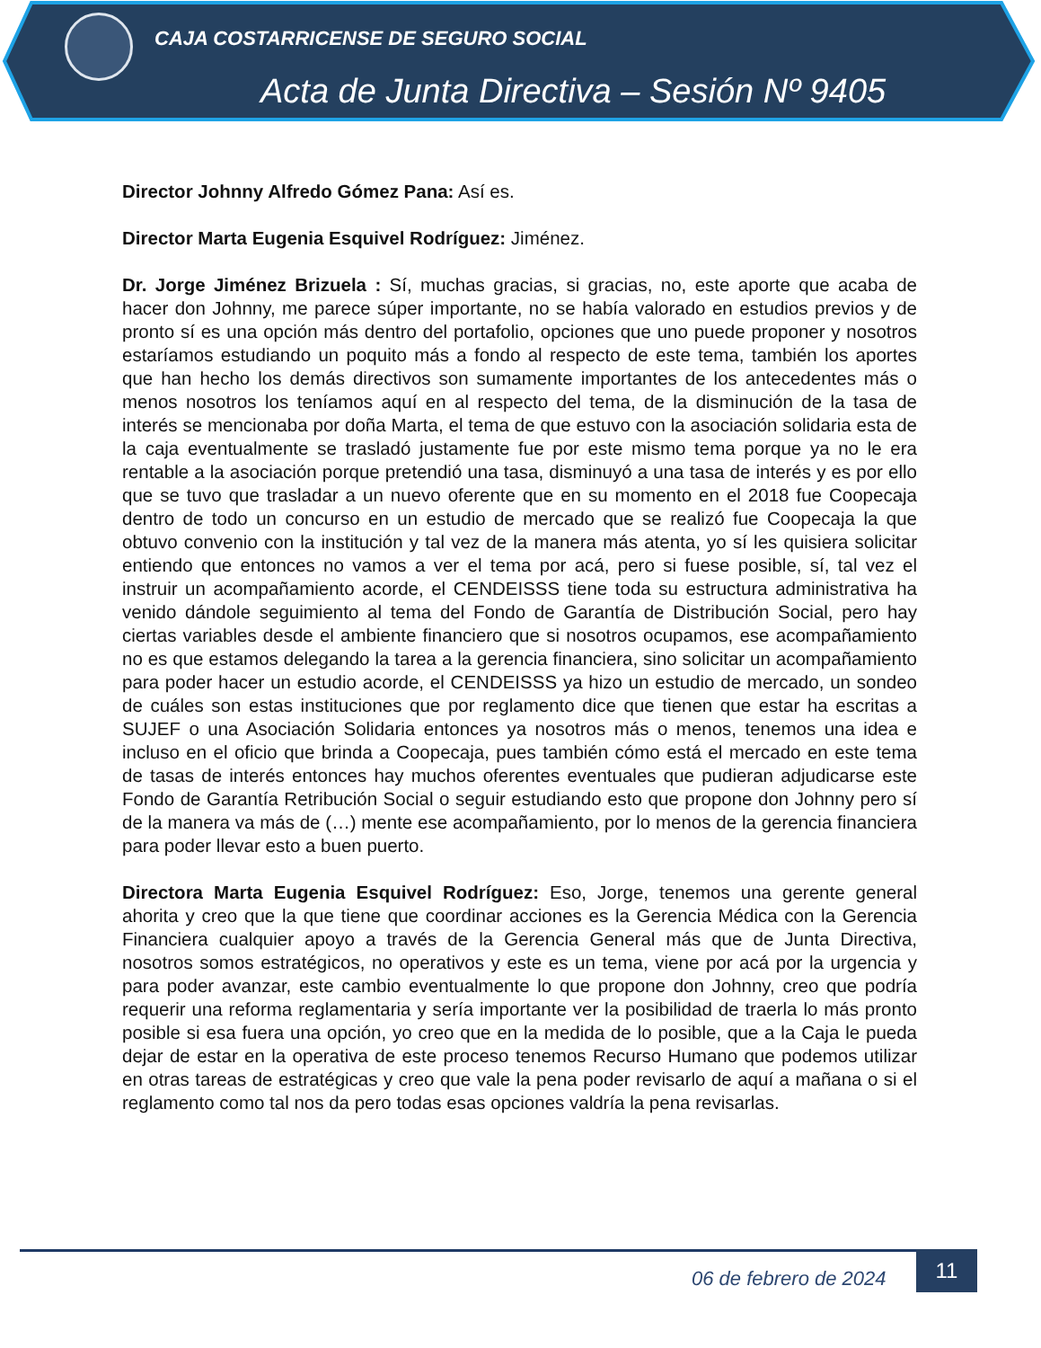CAJA COSTARRICENSE DE SEGURO SOCIAL
Acta de Junta Directiva – Sesión Nº 9405
Director Johnny Alfredo Gómez Pana: Así es.
Director Marta Eugenia Esquivel Rodríguez: Jiménez.
Dr. Jorge Jiménez Brizuela : Sí, muchas gracias, si gracias, no, este aporte que acaba de hacer don Johnny, me parece súper importante, no se había valorado en estudios previos y de pronto sí es una opción más dentro del portafolio, opciones que uno puede proponer y nosotros estaríamos estudiando un poquito más a fondo al respecto de este tema, también los aportes que han hecho los demás directivos son sumamente importantes de los antecedentes más o menos nosotros los teníamos aquí en al respecto del tema, de la disminución de la tasa de interés se mencionaba por doña Marta, el tema de que estuvo con la asociación solidaria esta de la caja eventualmente se trasladó justamente fue por este mismo tema porque ya no le era rentable a la asociación porque pretendió una tasa, disminuyó a una tasa de interés y es por ello que se tuvo que trasladar a un nuevo oferente que en su momento en el 2018 fue Coopecaja dentro de todo un concurso en un estudio de mercado que se realizó fue Coopecaja la que obtuvo convenio con la institución y tal vez de la manera más atenta, yo sí les quisiera solicitar entiendo que entonces no vamos a ver el tema por acá, pero si fuese posible, sí, tal vez el instruir un acompañamiento acorde, el CENDEISSS tiene toda su estructura administrativa ha venido dándole seguimiento al tema del Fondo de Garantía de Distribución Social, pero hay ciertas variables desde el ambiente financiero que si nosotros ocupamos, ese acompañamiento no es que estamos delegando la tarea a la gerencia financiera, sino solicitar un acompañamiento para poder hacer un estudio acorde, el CENDEISSS ya hizo un estudio de mercado, un sondeo de cuáles son estas instituciones que por reglamento dice que tienen que estar ha escritas a SUJEF o una Asociación Solidaria entonces ya nosotros más o menos, tenemos una idea e incluso en el oficio que brinda a Coopecaja, pues también cómo está el mercado en este tema de tasas de interés entonces hay muchos oferentes eventuales que pudieran adjudicarse este Fondo de Garantía Retribución Social o seguir estudiando esto que propone don Johnny pero sí de la manera va más de (…) mente ese acompañamiento, por lo menos de la gerencia financiera para poder llevar esto a buen puerto.
Directora Marta Eugenia Esquivel Rodríguez: Eso, Jorge, tenemos una gerente general ahorita y creo que la que tiene que coordinar acciones es la Gerencia Médica con la Gerencia Financiera cualquier apoyo a través de la Gerencia General más que de Junta Directiva, nosotros somos estratégicos, no operativos y este es un tema, viene por acá por la urgencia y para poder avanzar, este cambio eventualmente lo que propone don Johnny, creo que podría requerir una reforma reglamentaria y sería importante ver la posibilidad de traerla lo más pronto posible si esa fuera una opción, yo creo que en la medida de lo posible, que a la Caja le pueda dejar de estar en la operativa de este proceso tenemos Recurso Humano que podemos utilizar en otras tareas de estratégicas y creo que vale la pena poder revisarlo de aquí a mañana o si el reglamento como tal nos da pero todas esas opciones valdría la pena revisarlas.
06 de febrero de 2024
11